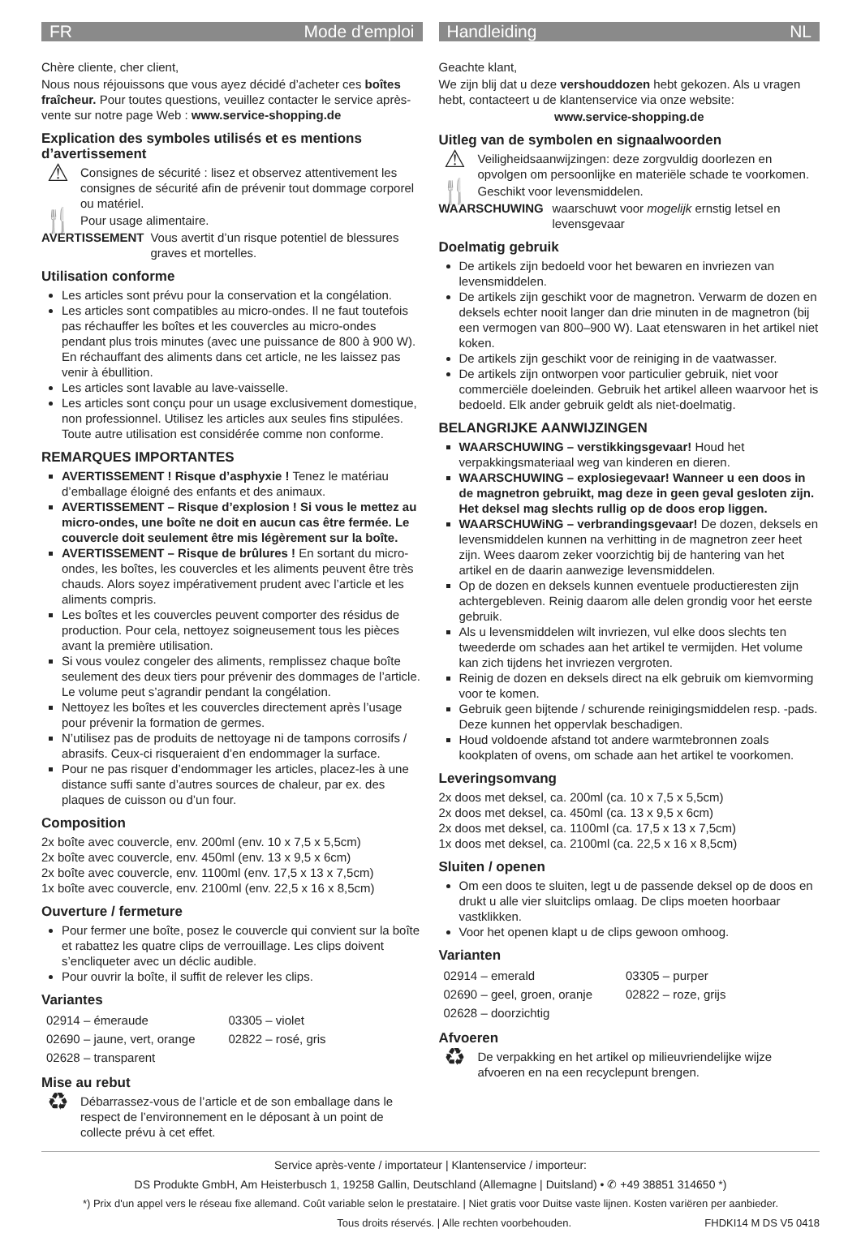FR Mode d'emploi
Chère cliente, cher client,
Nous nous réjouissons que vous ayez décidé d’acheter ces boîtes fraîcheur. Pour toutes questions, veuillez contacter le service après-vente sur notre page Web : www.service-shopping.de
Explication des symboles utilisés et es mentions d’avertissement
⚠ Consignes de sécurité : lisez et observez attentivement les consignes de sécurité afin de prévenir tout dommage corporel ou matériel.
🍴 Pour usage alimentaire.
AVERTISSEMENT Vous avertit d’un risque potentiel de blessures graves et mortelles.
Utilisation conforme
Les articles sont prévu pour la conservation et la congélation.
Les articles sont compatibles au micro-ondes. Il ne faut toutefois pas réchauffer les boîtes et les couvercles au micro-ondes pendant plus trois minutes (avec une puissance de 800 à 900 W). En réchauffant des aliments dans cet article, ne les laissez pas venir à ébullition.
Les articles sont lavable au lave-vaisselle.
Les articles sont conçu pour un usage exclusivement domestique, non professionnel. Utilisez les articles aux seules fins stipulées. Toute autre utilisation est considérée comme non conforme.
REMARQUES IMPORTANTES
AVERTISSEMENT ! Risque d’asphyxie ! Tenez le matériau d’emballage éloigné des enfants et des animaux.
AVERTISSEMENT – Risque d’explosion ! Si vous le mettez au micro-ondes, une boîte ne doit en aucun cas être fermée. Le couvercle doit seulement être mis légèrement sur la boîte.
AVERTISSEMENT – Risque de brûlures ! En sortant du micro-ondes, les boîtes, les couvercles et les aliments peuvent être très chauds. Alors soyez impérativement prudent avec l’article et les aliments compris.
Les boîtes et les couvercles peuvent comporter des résidus de production. Pour cela, nettoyez soigneusement tous les pièces avant la première utilisation.
Si vous voulez congeler des aliments, remplissez chaque boîte seulement des deux tiers pour prévenir des dommages de l’article. Le volume peut s’agrandir pendant la congélation.
Nettoyez les boîtes et les couvercles directement après l’usage pour prévenir la formation de germes.
N’utilisez pas de produits de nettoyage ni de tampons corrosifs / abrasifs. Ceux-ci risqueraient d’en endommager la surface.
Pour ne pas risquer d’endommager les articles, placez-les à une distance suffi sante d’autres sources de chaleur, par ex. des plaques de cuisson ou d’un four.
Composition
2x boîte avec couvercle, env. 200ml (env. 10 x 7,5 x 5,5cm)
2x boîte avec couvercle, env. 450ml (env. 13 x 9,5 x 6cm)
2x boîte avec couvercle, env. 1100ml (env. 17,5 x 13 x 7,5cm)
1x boîte avec couvercle, env. 2100ml (env. 22,5 x 16 x 8,5cm)
Ouverture / fermeture
Pour fermer une boîte, posez le couvercle qui convient sur la boîte et rabattez les quatre clips de verrouillage. Les clips doivent s’encliqueter avec un déclic audible.
Pour ouvrir la boîte, il suffit de relever les clips.
Variantes
| 02914 – émeraude | 03305 – violet |
| 02690 – jaune, vert, orange | 02822 – rosé, gris |
| 02628 – transparent | |
Mise au rebut
♻ Débarrassez-vous de l’article et de son emballage dans le respect de l’environnement en le déposant à un point de collecte prévu à cet effet.
Handleiding NL
Geachte klant,
We zijn blij dat u deze vershouddozen hebt gekozen. Als u vragen hebt, contacteert u de klantenservice via onze website:
www.service-shopping.de
Uitleg van de symbolen en signaalwoorden
⚠ Veiligheidsaanwijzingen: deze zorgvuldig doorlezen en opvolgen om persoonlijke en materiële schade te voorkomen.
🍴 Geschikt voor levensmiddelen.
WAARSCHUWING waarschuwt voor mogelijk ernstig letsel en levensgevaar
Doelmatig gebruik
De artikels zijn bedoeld voor het bewaren en invriezen van levensmiddelen.
De artikels zijn geschikt voor de magnetron. Verwarm de dozen en deksels echter nooit langer dan drie minuten in de magnetron (bij een vermogen van 800–900 W). Laat etenswaren in het artikel niet koken.
De artikels zijn geschikt voor de reiniging in de vaatwasser.
De artikels zijn ontworpen voor particulier gebruik, niet voor commerciële doeleinden. Gebruik het artikel alleen waarvoor het is bedoeld. Elk ander gebruik geldt als niet-doelmatig.
BELANGRIJKE AANWIJZINGEN
WAARSCHUWING – verstikkingsgevaar! Houd het verpakkingsmateriaal weg van kinderen en dieren.
WAARSCHUWING – explosiegevaar! Wanneer u een doos in de magnetron gebruikt, mag deze in geen geval gesloten zijn. Het deksel mag slechts rullig op de doos erop liggen.
WAARSCHUWiNG – verbrandingsgevaar! De dozen, deksels en levensmiddelen kunnen na verhitting in de magnetron zeer heet zijn. Wees daarom zeker voorzichtig bij de hantering van het artikel en de daarin aanwezige levensmiddelen.
Op de dozen en deksels kunnen eventuele productieresten zijn achtergebleven. Reinig daarom alle delen grondig voor het eerste gebruik.
Als u levensmiddelen wilt invriezen, vul elke doos slechts ten tweederde om schades aan het artikel te vermijden. Het volume kan zich tijdens het invriezen vergroten.
Reinig de dozen en deksels direct na elk gebruik om kiemvorming voor te komen.
Gebruik geen bijtende / schurende reinigingsmiddelen resp. -pads. Deze kunnen het oppervlak beschadigen.
Houd voldoende afstand tot andere warmtebronnen zoals kookplaten of ovens, om schade aan het artikel te voorkomen.
Leveringsomvang
2x doos met deksel, ca. 200ml (ca. 10 x 7,5 x 5,5cm)
2x doos met deksel, ca. 450ml (ca. 13 x 9,5 x 6cm)
2x doos met deksel, ca. 1100ml (ca. 17,5 x 13 x 7,5cm)
1x doos met deksel, ca. 2100ml (ca. 22,5 x 16 x 8,5cm)
Sluiten / openen
Om een doos te sluiten, legt u de passende deksel op de doos en drukt u alle vier sluitclips omlaag. De clips moeten hoorbaar vastklikken.
Voor het openen klapt u de clips gewoon omhoog.
Varianten
| 02914 – emerald | 03305 – purper |
| 02690 – geel, groen, oranje | 02822 – roze, grijs |
| 02628 – doorzichtig | |
Afvoeren
♻ De verpakking en het artikel op milieuvriendelijke wijze afvoeren en na een recyclepunt brengen.
Service après-vente / importateur | Klantenservice / importeur:
DS Produkte GmbH, Am Heisterbusch 1, 19258 Gallin, Deutschland (Allemagne | Duitsland) • ✆ +49 38851 314650 *)
*) Prix d'un appel vers le réseau fixe allemand. Coût variable selon le prestataire. | Niet gratis voor Duitse vaste lijnen. Kosten variëren per aanbieder.
Tous droits réservés. | Alle rechten voorbehouden. FHDKI14 M DS V5 0418